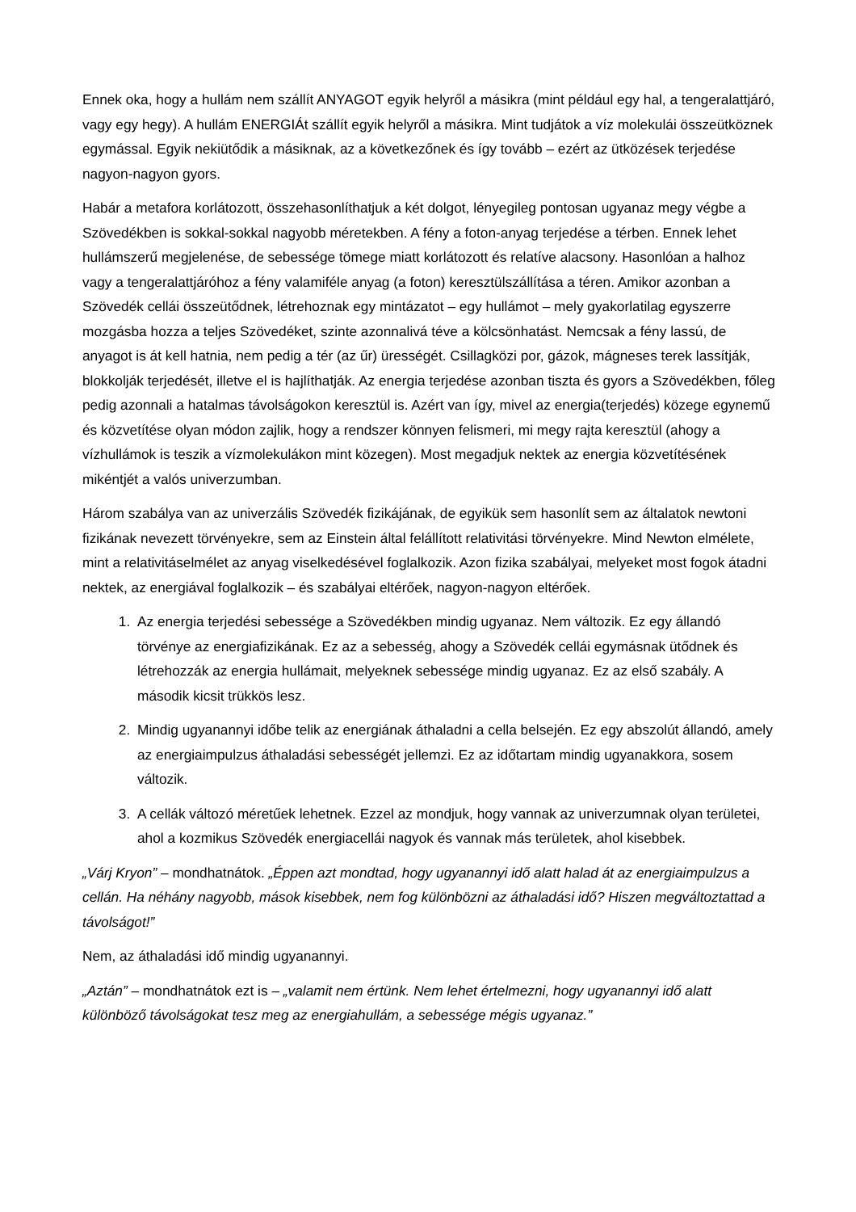Ennek oka, hogy a hullám nem szállít ANYAGOT egyik helyről a másikra (mint például egy hal, a tengeralattjáró, vagy egy hegy). A hullám ENERGIÁt szállít egyik helyről a másikra. Mint tudjátok a víz molekulái összeütköznek egymással. Egyik nekiütődik a másiknak, az a következőnek és így tovább – ezért az ütközések terjedése nagyon-nagyon gyors.
Habár a metafora korlátozott, összehasonlíthatjuk a két dolgot, lényegileg pontosan ugyanaz megy végbe a Szövedékben is sokkal-sokkal nagyobb méretekben. A fény a foton-anyag terjedése a térben. Ennek lehet hullámszerű megjelenése, de sebessége tömege miatt korlátozott és relatíve alacsony. Hasonlóan a halhoz vagy a tengeralattjáróhoz a fény valamiféle anyag (a foton) keresztülszállítása a téren. Amikor azonban a Szövedék cellái összeütődnek, létrehoznak egy mintázatot – egy hullámot – mely gyakorlatilag egyszerre mozgásba hozza a teljes Szövedéket, szinte azonnalivá téve a kölcsönhatást. Nemcsak a fény lassú, de anyagot is át kell hatnia, nem pedig a tér (az űr) ürességét. Csillagközi por, gázok, mágneses terek lassítják, blokkolják terjedését, illetve el is hajlíthatják. Az energia terjedése azonban tiszta és gyors a Szövedékben, főleg pedig azonnali a hatalmas távolságokon keresztül is. Azért van így, mivel az energia(terjedés) közege egynemű és közvetítése olyan módon zajlik, hogy a rendszer könnyen felismeri, mi megy rajta keresztül (ahogy a vízhullámok is teszik a vízmolekulákon mint közegen). Most megadjuk nektek az energia közvetítésének mikéntjét a valós univerzumban.
Három szabálya van az univerzális Szövedék fizikájának, de egyikük sem hasonlít sem az általatok newtoni fizikának nevezett törvényekre, sem az Einstein által felállított relativitási törvényekre. Mind Newton elmélete, mint a relativitáselmélet az anyag viselkedésével foglalkozik. Azon fizika szabályai, melyeket most fogok átadni nektek, az energiával foglalkozik – és szabályai eltérőek, nagyon-nagyon eltérőek.
1. Az energia terjedési sebessége a Szövedékben mindig ugyanaz. Nem változik. Ez egy állandó törvénye az energiafizikának. Ez az a sebesség, ahogy a Szövedék cellái egymásnak ütődnek és létrehozzák az energia hullámait, melyeknek sebessége mindig ugyanaz. Ez az első szabály. A második kicsit trükkös lesz.
2. Mindig ugyanannyi időbe telik az energiának áthaladni a cella belsején. Ez egy abszolút állandó, amely az energiaimpulzus áthaladási sebességét jellemzi. Ez az időtartam mindig ugyanakkora, sosem változik.
3. A cellák változó méretűek lehetnek. Ezzel az mondjuk, hogy vannak az univerzumnak olyan területei, ahol a kozmikus Szövedék energiacellái nagyok és vannak más területek, ahol kisebbek.
„Várj Kryon” – mondhatnátok. „Éppen azt mondtad, hogy ugyanannyi idő alatt halad át az energiaimpulzus a cellán. Ha néhány nagyobb, mások kisebbek, nem fog különbözni az áthaladási idő? Hiszen megváltoztattad a távolságot!”
Nem, az áthaladási idő mindig ugyanannyi.
„Aztán” – mondhatnátok ezt is – „valamit nem értünk. Nem lehet értelmezni, hogy ugyanannyi idő alatt különböző távolságokat tesz meg az energiahullám, a sebessége mégis ugyanaz.”